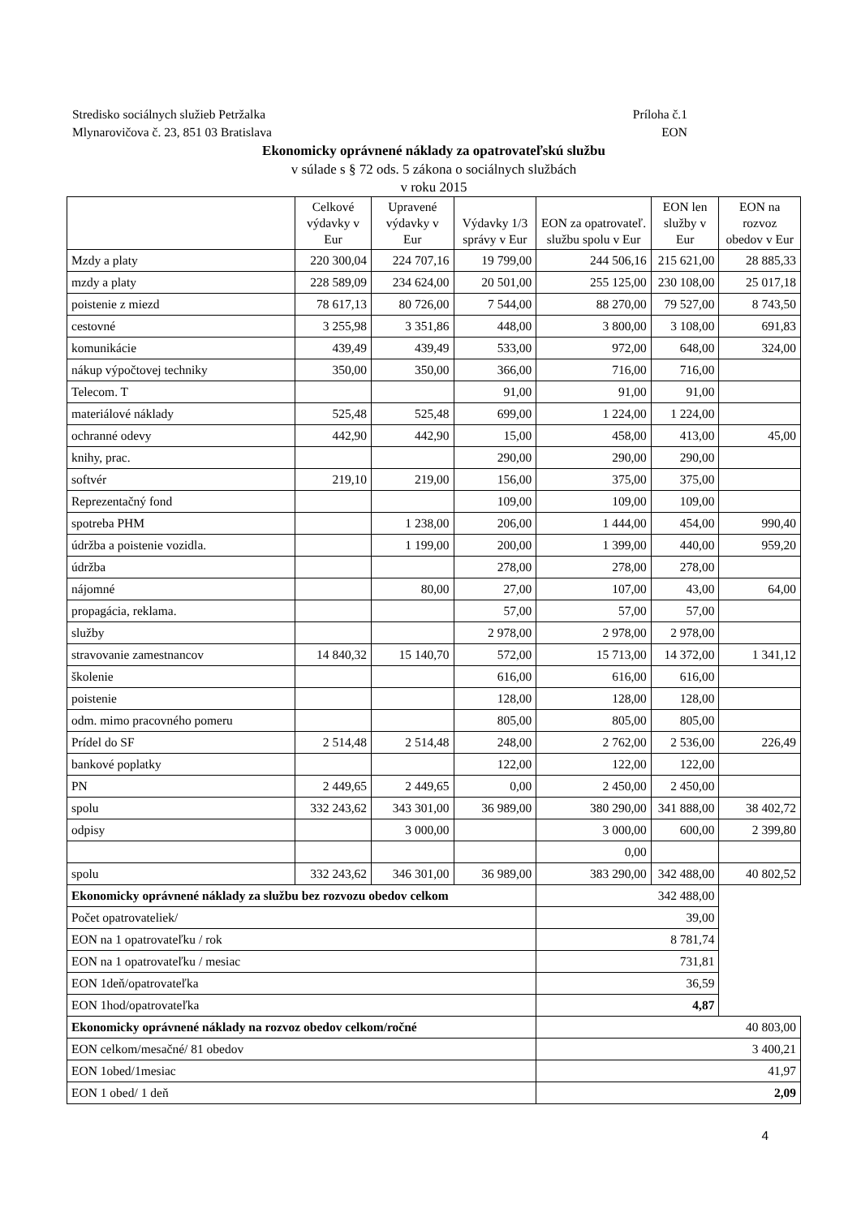Stredisko sociálnych služieb Petržalka Príloha č.1
Mlynarovičova č. 23, 851 03 Bratislava EON
Ekonomicky oprávnené náklady za opatrovateľskú službu
v súlade s § 72 ods. 5 zákona o sociálnych službách
v roku 2015
| | Celkové výdavky v Eur | Upravené výdavky v Eur | Výdavky 1/3 správy v Eur | EON za opatrovateľ. službu spolu v Eur | EON len služby v Eur | EON na rozvoz obedov v Eur |
| --- | --- | --- | --- | --- | --- | --- |
| Mzdy a platy | 220 300,04 | 224 707,16 | 19 799,00 | 244 506,16 | 215 621,00 | 28 885,33 |
| mzdy a platy | 228 589,09 | 234 624,00 | 20 501,00 | 255 125,00 | 230 108,00 | 25 017,18 |
| poistenie z miezd | 78 617,13 | 80 726,00 | 7 544,00 | 88 270,00 | 79 527,00 | 8 743,50 |
| cestovné | 3 255,98 | 3 351,86 | 448,00 | 3 800,00 | 3 108,00 | 691,83 |
| komunikácie | 439,49 | 439,49 | 533,00 | 972,00 | 648,00 | 324,00 |
| nákup výpočtovej techniky | 350,00 | 350,00 | 366,00 | 716,00 | 716,00 | |
| Telecom. T | | | 91,00 | 91,00 | 91,00 | |
| materiálové náklady | 525,48 | 525,48 | 699,00 | 1 224,00 | 1 224,00 | |
| ochranné odevy | 442,90 | 442,90 | 15,00 | 458,00 | 413,00 | 45,00 |
| knihy, prac. | | | 290,00 | 290,00 | 290,00 | |
| softvér | 219,10 | 219,00 | 156,00 | 375,00 | 375,00 | |
| Reprezentačný fond | | | 109,00 | 109,00 | 109,00 | |
| spotreba PHM | | 1 238,00 | 206,00 | 1 444,00 | 454,00 | 990,40 |
| údržba a poistenie vozidla. | | 1 199,00 | 200,00 | 1 399,00 | 440,00 | 959,20 |
| údržba | | | 278,00 | 278,00 | 278,00 | |
| nájomné | | 80,00 | 27,00 | 107,00 | 43,00 | 64,00 |
| propagácia, reklama. | | | 57,00 | 57,00 | 57,00 | |
| služby | | | 2 978,00 | 2 978,00 | 2 978,00 | |
| stravovanie zamestnancov | 14 840,32 | 15 140,70 | 572,00 | 15 713,00 | 14 372,00 | 1 341,12 |
| školenie | | | 616,00 | 616,00 | 616,00 | |
| poistenie | | | 128,00 | 128,00 | 128,00 | |
| odm. mimo pracovného pomeru | | | 805,00 | 805,00 | 805,00 | |
| Prídel do SF | 2 514,48 | 2 514,48 | 248,00 | 2 762,00 | 2 536,00 | 226,49 |
| bankové poplatky | | | 122,00 | 122,00 | 122,00 | |
| PN | 2 449,65 | 2 449,65 | 0,00 | 2 450,00 | 2 450,00 | |
| spolu | 332 243,62 | 343 301,00 | 36 989,00 | 380 290,00 | 341 888,00 | 38 402,72 |
| odpisy | | 3 000,00 | | 3 000,00 | 600,00 | 2 399,80 |
| | | | | 0,00 | | |
| spolu | 332 243,62 | 346 301,00 | 36 989,00 | 383 290,00 | 342 488,00 | 40 802,52 |
| Ekonomicky oprávnené náklady za službu bez rozvozu obedov celkom | | | | 342 488,00 | | |
| Počet opatrovateliek/ | | | | 39,00 | | |
| EON na 1 opatrovateľku / rok | | | | 8 781,74 | | |
| EON na 1 opatrovateľku / mesiac | | | | 731,81 | | |
| EON 1deň/opatrovateľka | | | | 36,59 | | |
| EON 1hod/opatrovateľka | | | | 4,87 | | |
| Ekonomicky oprávnené náklady na rozvoz obedov celkom/ročné | | | | 40 803,00 | | |
| EON celkom/mesačné/ 81 obedov | | | | 3 400,21 | | |
| EON 1obed/1mesiac | | | | 41,97 | | |
| EON 1 obed/ 1 deň | | | | 2,09 | | |
4